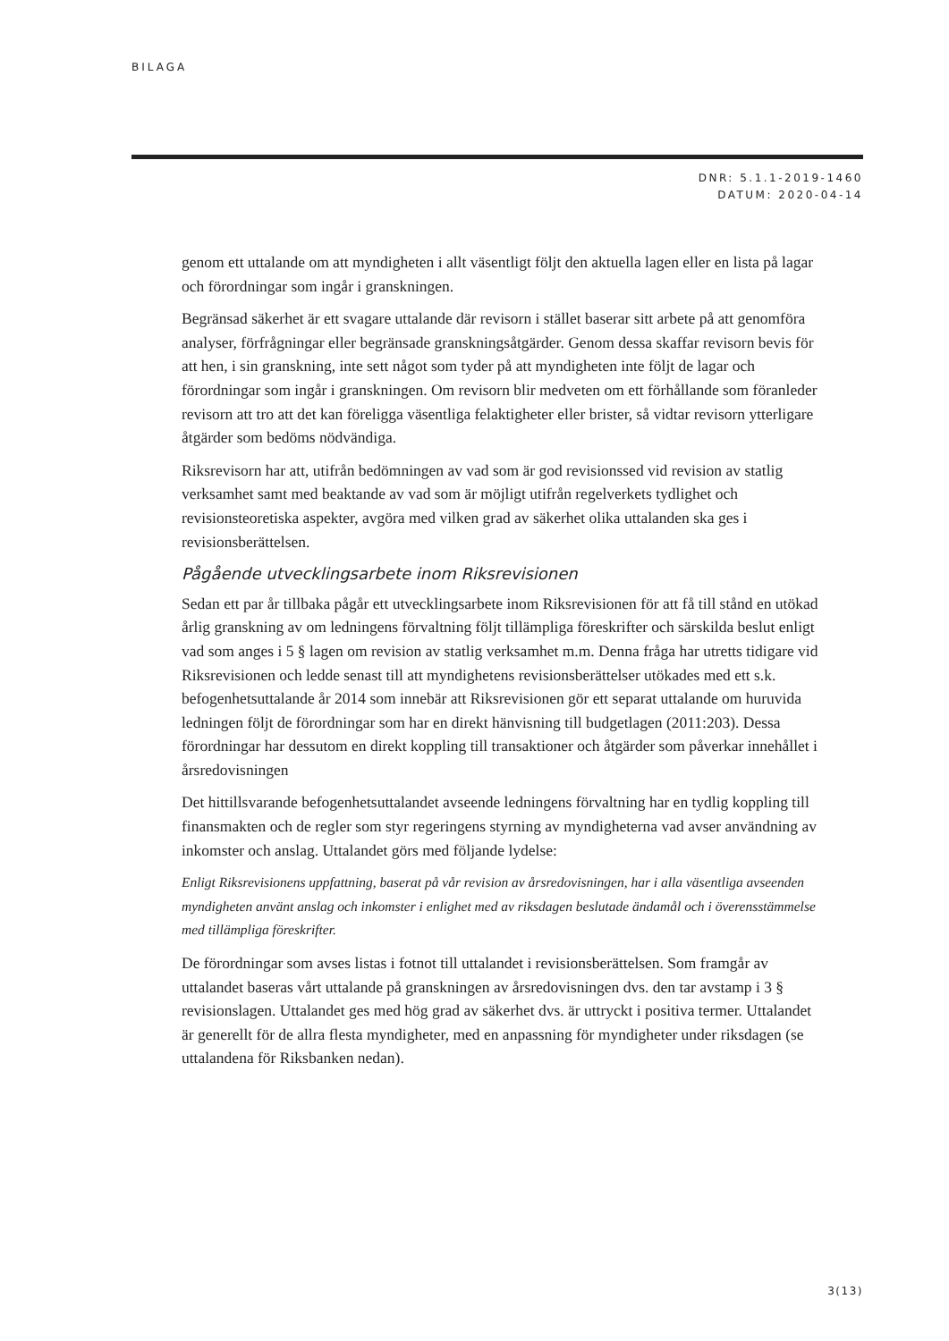BILAGA
DNR: 5.1.1-2019-1460
DATUM: 2020-04-14
genom ett uttalande om att myndigheten i allt väsentligt följt den aktuella lagen eller en lista på lagar och förordningar som ingår i granskningen.
Begränsad säkerhet är ett svagare uttalande där revisorn i stället baserar sitt arbete på att genomföra analyser, förfrågningar eller begränsade granskningsåtgärder. Genom dessa skaffar revisorn bevis för att hen, i sin granskning, inte sett något som tyder på att myndigheten inte följt de lagar och förordningar som ingår i granskningen. Om revisorn blir medveten om ett förhållande som föranleder revisorn att tro att det kan föreligga väsentliga felaktigheter eller brister, så vidtar revisorn ytterligare åtgärder som bedöms nödvändiga.
Riksrevisorn har att, utifrån bedömningen av vad som är god revisionssed vid revision av statlig verksamhet samt med beaktande av vad som är möjligt utifrån regelverkets tydlighet och revisionsteoretiska aspekter, avgöra med vilken grad av säkerhet olika uttalanden ska ges i revisionsberättelsen.
Pågående utvecklingsarbete inom Riksrevisionen
Sedan ett par år tillbaka pågår ett utvecklingsarbete inom Riksrevisionen för att få till stånd en utökad årlig granskning av om ledningens förvaltning följt tillämpliga föreskrifter och särskilda beslut enligt vad som anges i 5 § lagen om revision av statlig verksamhet m.m. Denna fråga har utretts tidigare vid Riksrevisionen och ledde senast till att myndighetens revisionsberättelser utökades med ett s.k. befogenhetsuttalande år 2014 som innebär att Riksrevisionen gör ett separat uttalande om huruvida ledningen följt de förordningar som har en direkt hänvisning till budgetlagen (2011:203). Dessa förordningar har dessutom en direkt koppling till transaktioner och åtgärder som påverkar innehållet i årsredovisningen
Det hittillsvarande befogenhetsuttalandet avseende ledningens förvaltning har en tydlig koppling till finansmakten och de regler som styr regeringens styrning av myndigheterna vad avser användning av inkomster och anslag. Uttalandet görs med följande lydelse:
Enligt Riksrevisionens uppfattning, baserat på vår revision av årsredovisningen, har i alla väsentliga avseenden myndigheten använt anslag och inkomster i enlighet med av riksdagen beslutade ändamål och i överensstämmelse med tillämpliga föreskrifter.
De förordningar som avses listas i fotnot till uttalandet i revisionsberättelsen. Som framgår av uttalandet baseras vårt uttalande på granskningen av årsredovisningen dvs. den tar avstamp i 3 § revisionslagen. Uttalandet ges med hög grad av säkerhet dvs. är uttryckt i positiva termer. Uttalandet är generellt för de allra flesta myndigheter, med en anpassning för myndigheter under riksdagen (se uttalandena för Riksbanken nedan).
3(13)